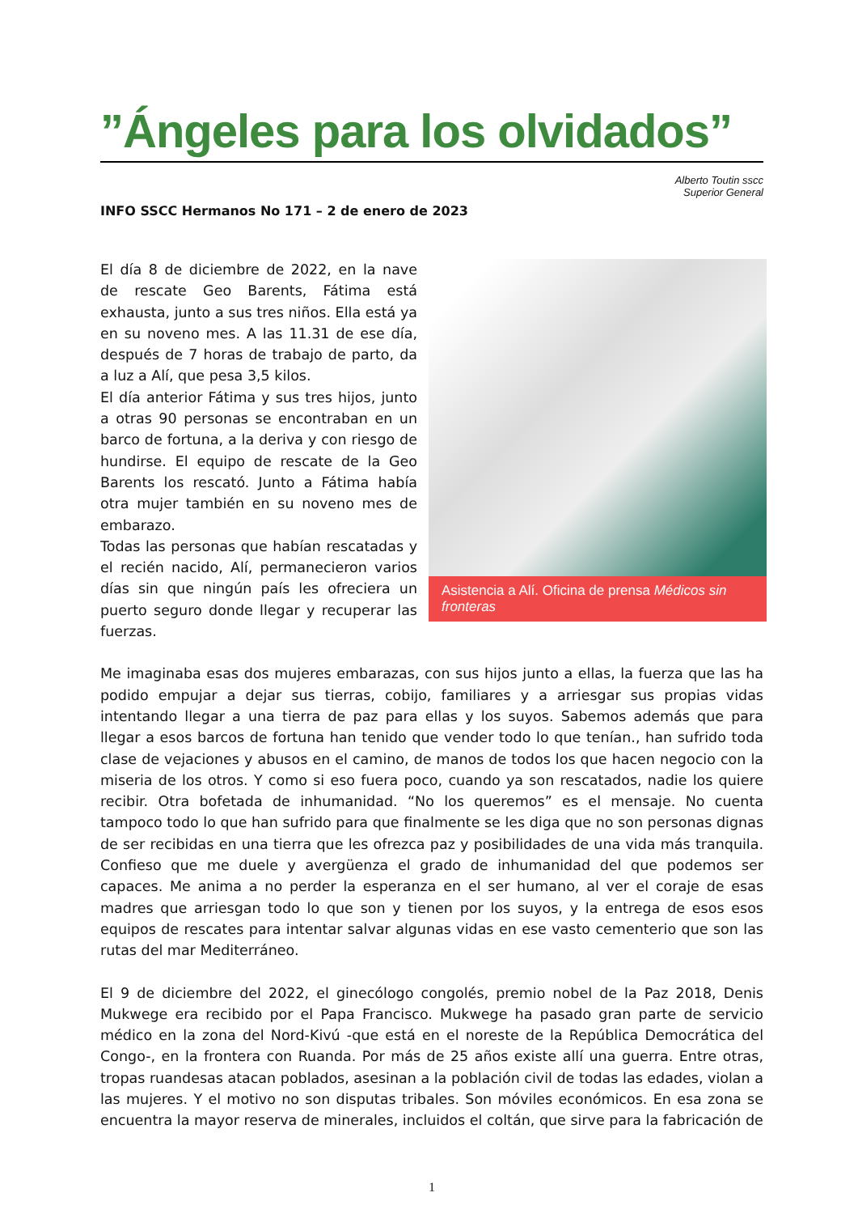”Ángeles para los olvidados”
Alberto Toutin sscc
Superior General
INFO SSCC Hermanos No 171 – 2 de enero de 2023
Asistencia a Alí. Oficina de prensa Médicos sin fronteras
El día 8 de diciembre de 2022, en la nave de rescate Geo Barents, Fátima está exhausta, junto a sus tres niños. Ella está ya en su noveno mes. A las 11.31 de ese día, después de 7 horas de trabajo de parto, da a luz a Alí, que pesa 3,5 kilos.
El día anterior Fátima y sus tres hijos, junto a otras 90 personas se encontraban en un barco de fortuna, a la deriva y con riesgo de hundirse. El equipo de rescate de la Geo Barents los rescató. Junto a Fátima había otra mujer también en su noveno mes de embarazo.
Todas las personas que habían rescatadas y el recién nacido, Alí, permanecieron varios días sin que ningún país les ofreciera un puerto seguro donde llegar y recuperar las fuerzas.
Me imaginaba esas dos mujeres embarazas, con sus hijos junto a ellas, la fuerza que las ha podido empujar a dejar sus tierras, cobijo, familiares y a arriesgar sus propias vidas intentando llegar a una tierra de paz para ellas y los suyos. Sabemos además que para llegar a esos barcos de fortuna han tenido que vender todo lo que tenían., han sufrido toda clase de vejaciones y abusos en el camino, de manos de todos los que hacen negocio con la miseria de los otros. Y como si eso fuera poco, cuando ya son rescatados, nadie los quiere recibir. Otra bofetada de inhumanidad. “No los queremos” es el mensaje. No cuenta tampoco todo lo que han sufrido para que finalmente se les diga que no son personas dignas de ser recibidas en una tierra que les ofrezca paz y posibilidades de una vida más tranquila. Confieso que me duele y avergüenza el grado de inhumanidad del que podemos ser capaces. Me anima a no perder la esperanza en el ser humano, al ver el coraje de esas madres que arriesgan todo lo que son y tienen por los suyos, y la entrega de esos esos equipos de rescates para intentar salvar algunas vidas en ese vasto cementerio que son las rutas del mar Mediterráneo.
El 9 de diciembre del 2022, el ginecólogo congolés, premio nobel de la Paz 2018, Denis Mukwege era recibido por el Papa Francisco. Mukwege ha pasado gran parte de servicio médico en la zona del Nord-Kivú -que está en el noreste de la República Democrática del Congo-, en la frontera con Ruanda. Por más de 25 años existe allí una guerra. Entre otras, tropas ruandesas atacan poblados, asesinan a la población civil de todas las edades, violan a las mujeres. Y el motivo no son disputas tribales. Son móviles económicos. En esa zona se encuentra la mayor reserva de minerales, incluidos el coltán, que sirve para la fabricación de
1